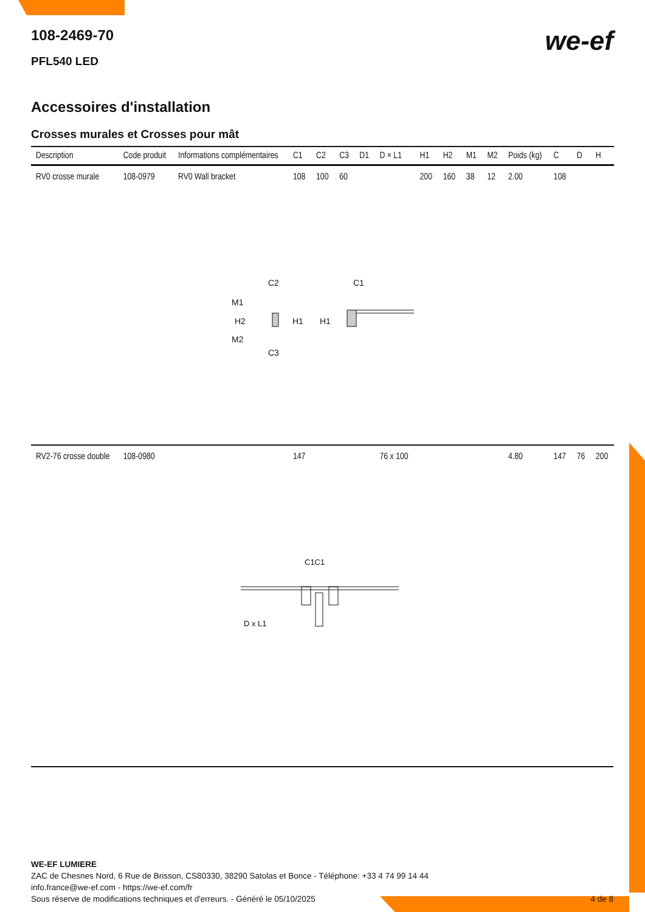we-ef
108-2469-70
PFL540 LED
Accessoires d'installation
Crosses murales et Crosses pour mât
| Description | Code produit | Informations complémentaires | C1 | C2 | C3 | D1 | D × L1 | H1 | H2 | M1 | M2 | Poids (kg) | C | D | H |
| --- | --- | --- | --- | --- | --- | --- | --- | --- | --- | --- | --- | --- | --- | --- | --- |
| RV0 crosse murale | 108-0979 | RV0 Wall bracket | 108 | 100 | 60 | | | 200 | 160 | 38 | 12 | 2.00 | 108 | | |
| C2 C1 M1 H2 H1 H1 M2 C3 | | | | | | | | | | | | | | | |
| RV2-76 crosse double | 108-0980 | | 147 | | | | 76 x 100 | | | | | 4.80 | 147 | 76 | 200 |
| C1C1 D x L1 | | | | | | | | | | | | | | | |
WE-EF LUMIERE
ZAC de Chesnes Nord, 6 Rue de Brisson, CS80330, 38290 Satolas et Bonce - Téléphone: +33 4 74 99 14 44
info.france@we-ef.com - https://we-ef.com/fr
Sous réserve de modifications techniques et d'erreurs. - Généré le 05/10/2025 4 de 8